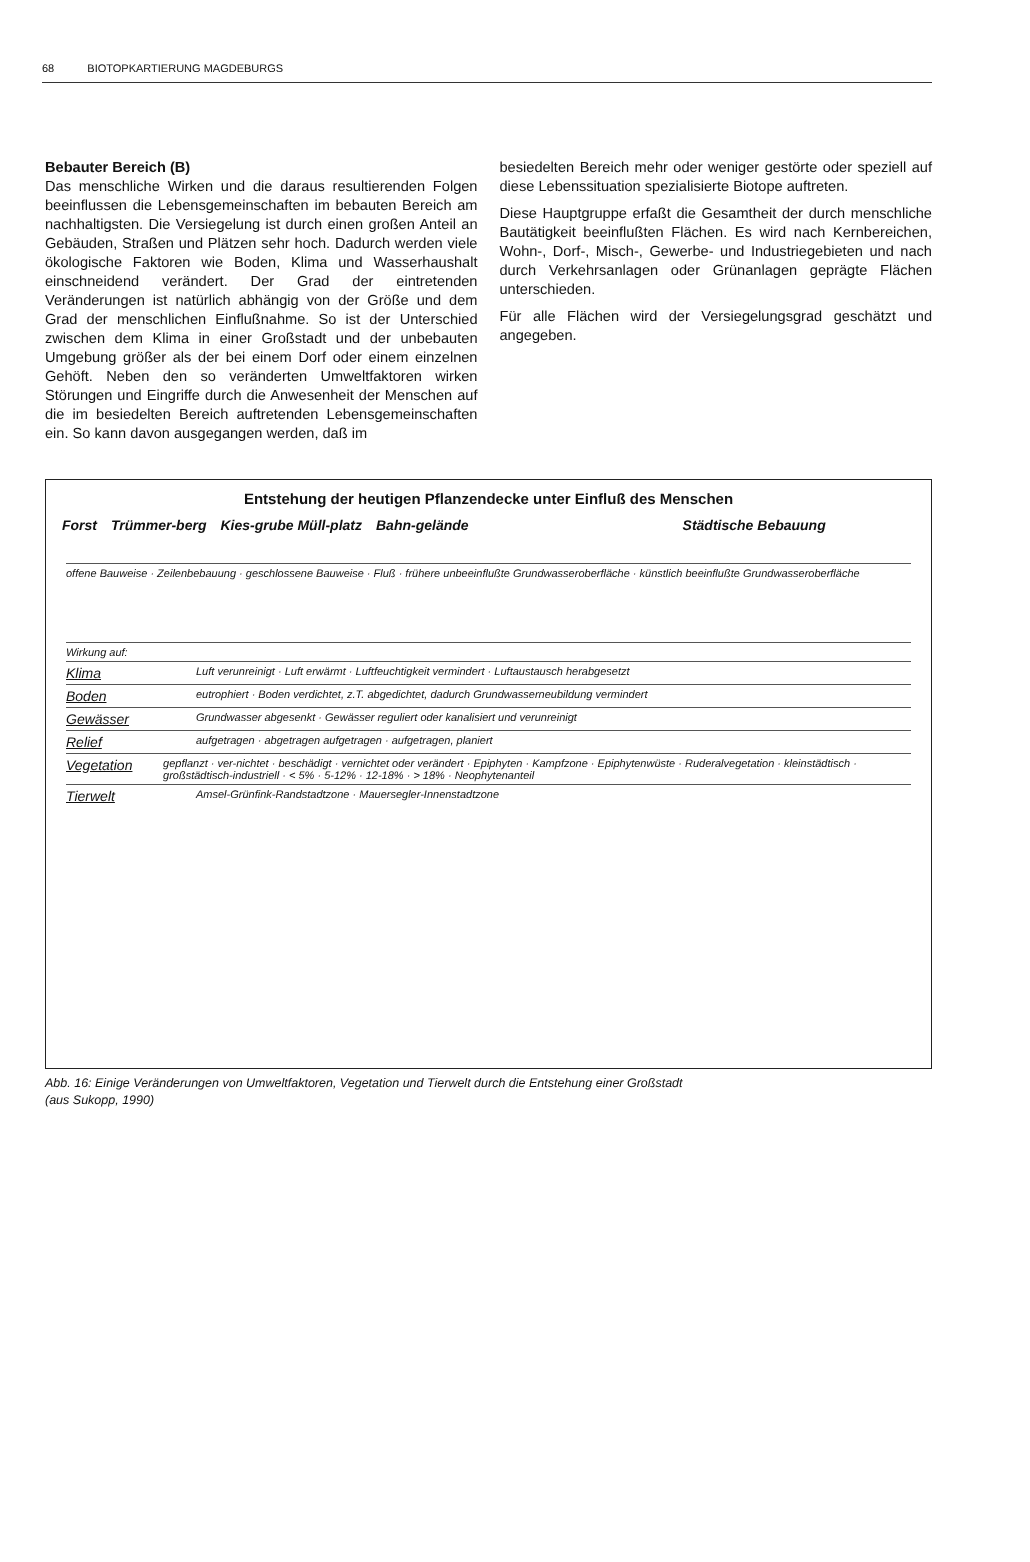68 BIOTOPKARTIERUNG MAGDEBURGS
Bebauter Bereich (B)
Das menschliche Wirken und die daraus resultierenden Folgen beeinflussen die Lebensgemeinschaften im bebauten Bereich am nachhaltigsten. Die Versiegelung ist durch einen großen Anteil an Gebäuden, Straßen und Plätzen sehr hoch. Dadurch werden viele ökologische Faktoren wie Boden, Klima und Wasserhaushalt einschneidend verändert. Der Grad der eintretenden Veränderungen ist natürlich abhängig von der Größe und dem Grad der menschlichen Einflußnahme. So ist der Unterschied zwischen dem Klima in einer Großstadt und der unbebauten Umgebung größer als der bei einem Dorf oder einem einzelnen Gehöft. Neben den so veränderten Umweltfaktoren wirken Störungen und Eingriffe durch die Anwesenheit der Menschen auf die im besiedelten Bereich auftretenden Lebensgemeinschaften ein. So kann davon ausgegangen werden, daß im
besiedelten Bereich mehr oder weniger gestörte oder speziell auf diese Lebenssituation spezialisierte Biotope auftreten.
Diese Hauptgruppe erfaßt die Gesamtheit der durch menschliche Bautätigkeit beeinflußten Flächen. Es wird nach Kernbereichen, Wohn-, Dorf-, Misch-, Gewerbe- und Industriegebieten und nach durch Verkehrsanlagen oder Grünanlagen geprägte Flächen unterschieden.
Für alle Flächen wird der Versiegelungsgrad geschätzt und angegeben.
Entstehung der heutigen Pflanzendecke unter Einfluß des Menschen
Forst Trümmer-berg Kies-grube Müll-platz Bahn-gelände Städtische Bebauung
offene Bauweise · Zeilenbebauung · geschlossene Bauweise · Fluß · frühere unbeeinflußte Grundwasseroberfläche · künstlich beeinflußte Grundwasseroberfläche
Wirkung auf:
Klima Luft verunreinigt · Luft erwärmt · Luftfeuchtigkeit vermindert · Luftaustausch herabgesetzt
Boden eutrophiert · Boden verdichtet, z.T. abgedichtet, dadurch Grundwasserneubildung vermindert
Gewässer Grundwasser abgesenkt · Gewässer reguliert oder kanalisiert und verunreinigt
Relief aufgetragen · abgetragen aufgetragen · aufgetragen, planiert
Vegetation gepflanzt · ver-nichtet · beschädigt · vernichtet oder verändert · Epiphyten · Kampfzone · Epiphytenwüste · Ruderalvegetation · kleinstädtisch · großstädtisch-industriell · < 5% · 5-12% · 12-18% · > 18% · Neophytenanteil
Tierwelt Amsel-Grünfink-Randstadtzone · Mauersegler-Innenstadtzone
Abb. 16: Einige Veränderungen von Umweltfaktoren, Vegetation und Tierwelt durch die Entstehung einer Großstadt
(aus Sukopp, 1990)